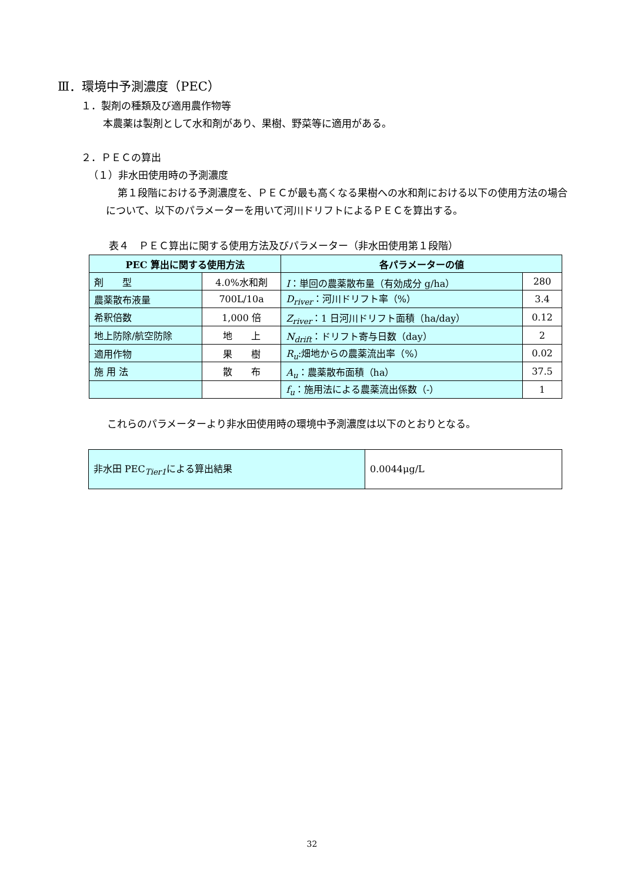Ⅲ．環境中予測濃度（PEC）
１．製剤の種類及び適用農作物等
本農薬は製剤として水和剤があり、果樹、野菜等に適用がある。
２．ＰＥＣの算出
（１）非水田使用時の予測濃度
第１段階における予測濃度を、ＰＥＣが最も高くなる果樹への水和剤における以下の使用方法の場合について、以下のパラメーターを用いて河川ドリフトによるＰＥＣを算出する。
表４　ＰＥＣ算出に関する使用方法及びパラメーター（非水田使用第１段階）
| PEC 算出に関する使用方法 | | 各パラメーターの値 | |
| --- | --- | --- | --- |
| 剤 型 | 4.0%水和剤 | I ：単回の農薬散布量（有効成分 g/ha） | 280 |
| 農薬散布液量 | 700L/10a | D<sub>river</sub> ：河川ドリフト率（%） | 3.4 |
| 希釈倍数 | 1,000 倍 | Z<sub>river</sub> ：1 日河川ドリフト面積（ha/day） | 0.12 |
| 地上防除/航空防除 | 地 上 | N<sub>drift</sub> ：ドリフト寄与日数（day） | 2 |
| 適用作物 | 果 樹 | R<sub>u</sub> :畑地からの農薬流出率（%） | 0.02 |
| 施 用 法 | 散 布 | A<sub>u</sub> ：農薬散布面積（ha） | 37.5 |
| | | f<sub>u</sub> ：施用法による農薬流出係数（-） | 1 |
これらのパラメーターより非水田使用時の環境中予測濃度は以下のとおりとなる。
| 非水田 PEC<sub>Tier1</sub>による算出結果 | 0.0044μg/L |
32